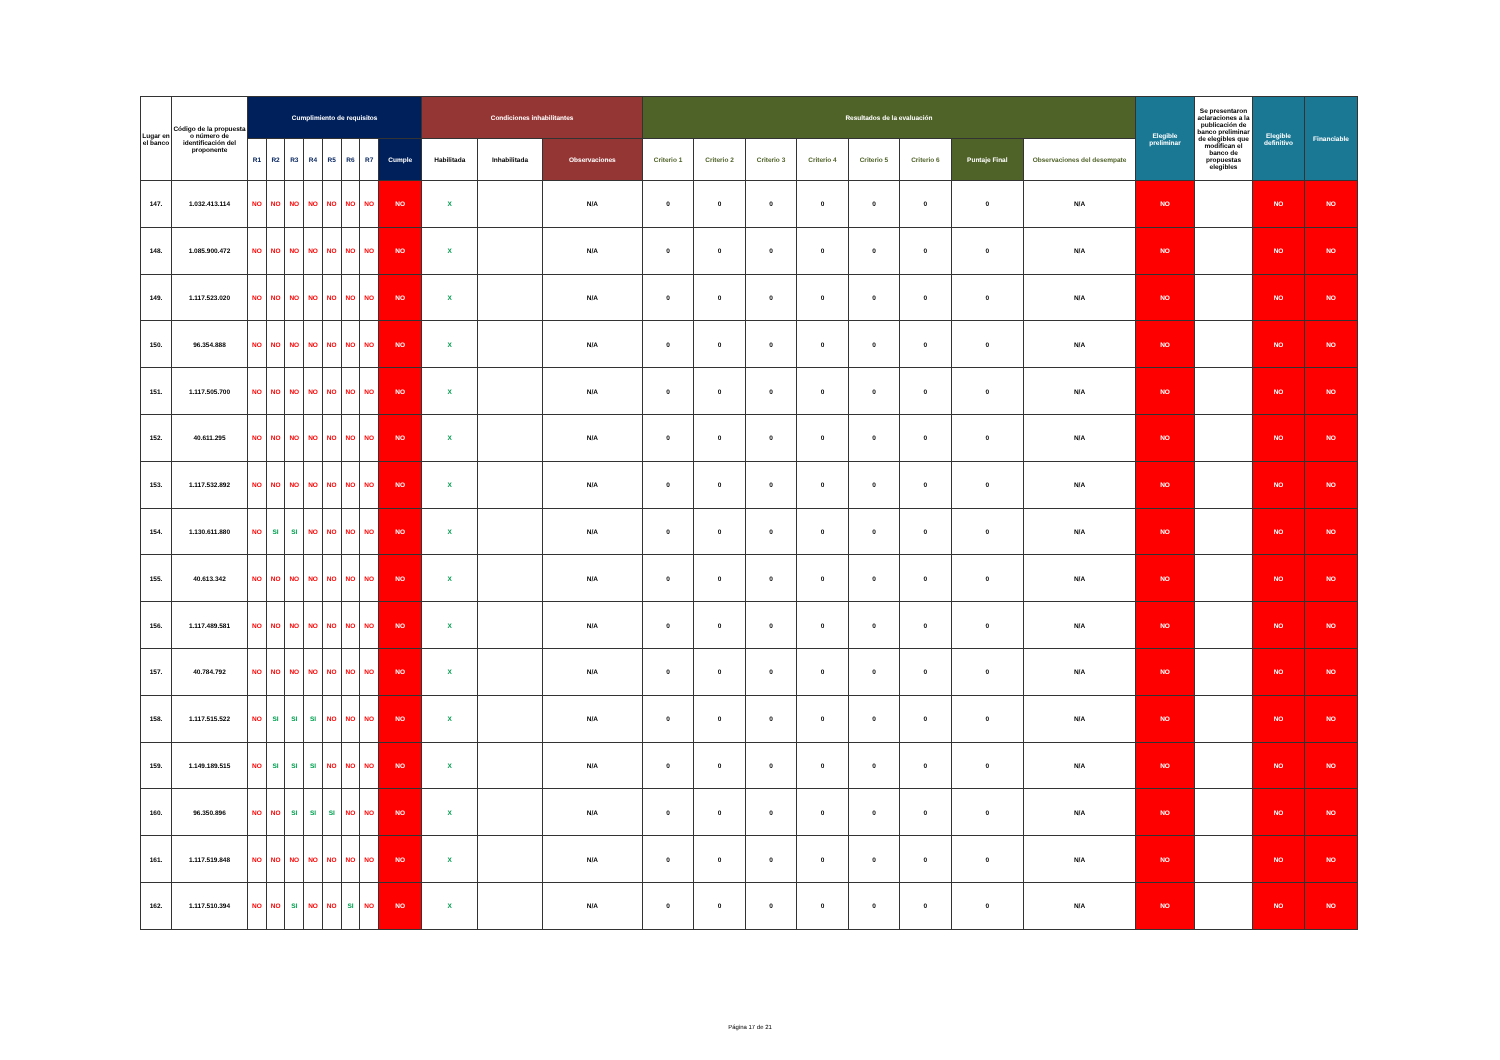| Lugar en el banco | Código de la propuesta o número de identificación del proponente | Cumplimiento de requisitos | | | | | | | | Condiciones inhabilitantes | | | Resultados de la evaluación | | | | | | | | Elegible preliminar | Se presentaron aclaraciones a la publicación de banco preliminar de elegibles que modifican el banco de propuestas elegibles | Elegible definitivo | Financiable |
| --- | --- | --- | --- | --- | --- | --- | --- | --- | --- | --- | --- | --- | --- | --- | --- | --- | --- | --- | --- | --- | --- | --- | --- | --- |
| | | R1 | R2 | R3 | R4 | R5 | R6 | R7 | Cumple | Habilitada | Inhabilitada | Observaciones | Criterio 1 | Criterio 2 | Criterio 3 | Criterio 4 | Criterio 5 | Criterio 6 | Puntaje Final | Observaciones del desempate | | | | |
| 147. | 1.032.413.114 | NO | NO | NO | NO | NO | NO | NO | NO | X | | N/A | 0 | 0 | 0 | 0 | 0 | 0 | 0 | N/A | NO | | NO | NO |
| 148. | 1.085.900.472 | NO | NO | NO | NO | NO | NO | NO | NO | X | | N/A | 0 | 0 | 0 | 0 | 0 | 0 | 0 | N/A | NO | | NO | NO |
| 149. | 1.117.523.020 | NO | NO | NO | NO | NO | NO | NO | NO | X | | N/A | 0 | 0 | 0 | 0 | 0 | 0 | 0 | N/A | NO | | NO | NO |
| 150. | 96.354.888 | NO | NO | NO | NO | NO | NO | NO | NO | X | | N/A | 0 | 0 | 0 | 0 | 0 | 0 | 0 | N/A | NO | | NO | NO |
| 151. | 1.117.505.700 | NO | NO | NO | NO | NO | NO | NO | NO | X | | N/A | 0 | 0 | 0 | 0 | 0 | 0 | 0 | N/A | NO | | NO | NO |
| 152. | 40.611.295 | NO | NO | NO | NO | NO | NO | NO | NO | X | | N/A | 0 | 0 | 0 | 0 | 0 | 0 | 0 | N/A | NO | | NO | NO |
| 153. | 1.117.532.892 | NO | NO | NO | NO | NO | NO | NO | NO | X | | N/A | 0 | 0 | 0 | 0 | 0 | 0 | 0 | N/A | NO | | NO | NO |
| 154. | 1.130.611.880 | NO | SI | SI | NO | NO | NO | NO | NO | X | | N/A | 0 | 0 | 0 | 0 | 0 | 0 | 0 | N/A | NO | | NO | NO |
| 155. | 40.613.342 | NO | NO | NO | NO | NO | NO | NO | NO | X | | N/A | 0 | 0 | 0 | 0 | 0 | 0 | 0 | N/A | NO | | NO | NO |
| 156. | 1.117.489.581 | NO | NO | NO | NO | NO | NO | NO | NO | X | | N/A | 0 | 0 | 0 | 0 | 0 | 0 | 0 | N/A | NO | | NO | NO |
| 157. | 40.784.792 | NO | NO | NO | NO | NO | NO | NO | NO | X | | N/A | 0 | 0 | 0 | 0 | 0 | 0 | 0 | N/A | NO | | NO | NO |
| 158. | 1.117.515.522 | NO | SI | SI | SI | NO | NO | NO | NO | X | | N/A | 0 | 0 | 0 | 0 | 0 | 0 | 0 | N/A | NO | | NO | NO |
| 159. | 1.149.189.515 | NO | SI | SI | SI | NO | NO | NO | NO | X | | N/A | 0 | 0 | 0 | 0 | 0 | 0 | 0 | N/A | NO | | NO | NO |
| 160. | 96.350.896 | NO | NO | SI | SI | SI | NO | NO | NO | X | | N/A | 0 | 0 | 0 | 0 | 0 | 0 | 0 | N/A | NO | | NO | NO |
| 161. | 1.117.519.848 | NO | NO | NO | NO | NO | NO | NO | NO | X | | N/A | 0 | 0 | 0 | 0 | 0 | 0 | 0 | N/A | NO | | NO | NO |
| 162. | 1.117.510.394 | NO | NO | SI | NO | NO | SI | NO | NO | X | | N/A | 0 | 0 | 0 | 0 | 0 | 0 | 0 | N/A | NO | | NO | NO |
Página 17 de 21